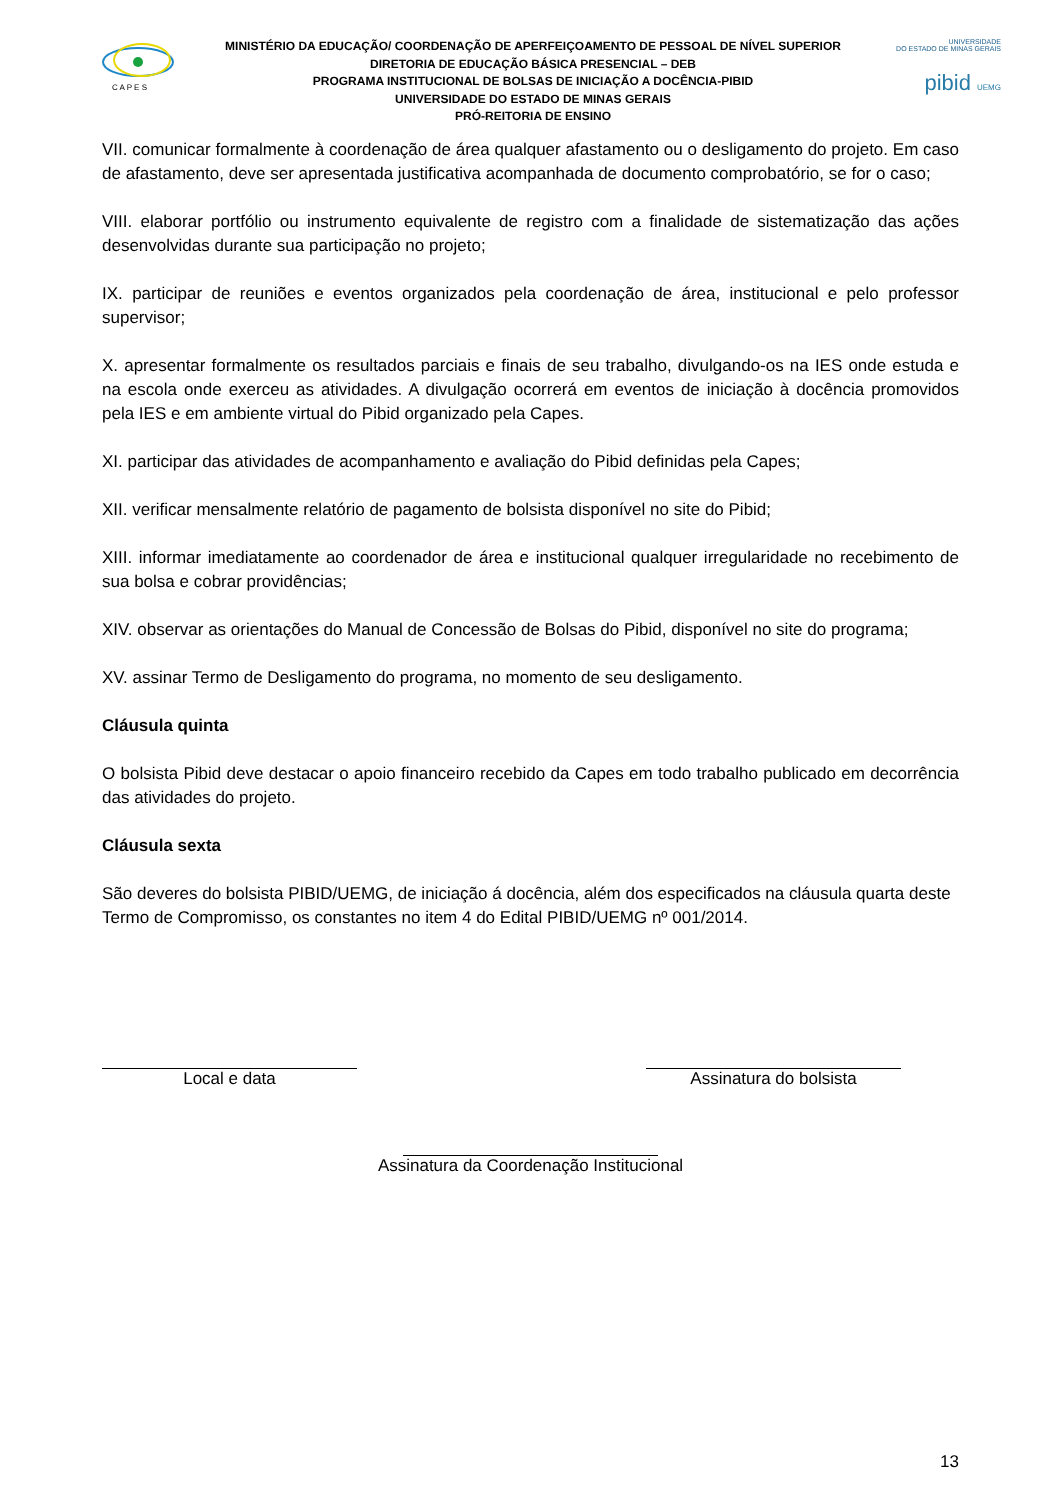C A P E S
MINISTÉRIO DA EDUCAÇÃO/ COORDENAÇÃO DE APERFEIÇOAMENTO DE PESSOAL DE NÍVEL SUPERIOR
DIRETORIA DE EDUCAÇÃO BÁSICA PRESENCIAL – DEB
PROGRAMA INSTITUCIONAL DE BOLSAS DE INICIAÇÃO A DOCÊNCIA-PIBID
UNIVERSIDADE DO ESTADO DE MINAS GERAIS
PRÓ-REITORIA DE ENSINO
UNIVERSIDADE
DO ESTADO DE MINAS GERAIS
pibid UEMG
VII. comunicar formalmente à coordenação de área qualquer afastamento ou o desligamento do projeto. Em caso de afastamento, deve ser apresentada justificativa acompanhada de documento comprobatório, se for o caso;
VIII. elaborar portfólio ou instrumento equivalente de registro com a finalidade de sistematização das ações desenvolvidas durante sua participação no projeto;
IX. participar de reuniões e eventos organizados pela coordenação de área, institucional e pelo professor supervisor;
X. apresentar formalmente os resultados parciais e finais de seu trabalho, divulgando-os na IES onde estuda e na escola onde exerceu as atividades. A divulgação ocorrerá em eventos de iniciação à docência promovidos pela IES e em ambiente virtual do Pibid organizado pela Capes.
XI. participar das atividades de acompanhamento e avaliação do Pibid definidas pela Capes;
XII. verificar mensalmente relatório de pagamento de bolsista disponível no site do Pibid;
XIII. informar imediatamente ao coordenador de área e institucional qualquer irregularidade no recebimento de sua bolsa e cobrar providências;
XIV. observar as orientações do Manual de Concessão de Bolsas do Pibid, disponível no site do programa;
XV. assinar Termo de Desligamento do programa, no momento de seu desligamento.
Cláusula quinta
O bolsista Pibid deve destacar o apoio financeiro recebido da Capes em todo trabalho publicado em decorrência das atividades do projeto.
Cláusula sexta
São deveres do bolsista PIBID/UEMG, de iniciação á docência, além dos especificados na cláusula quarta deste Termo de Compromisso, os constantes no item 4 do Edital PIBID/UEMG nº 001/2014.
Local e data Assinatura do bolsista
Assinatura da Coordenação Institucional
13